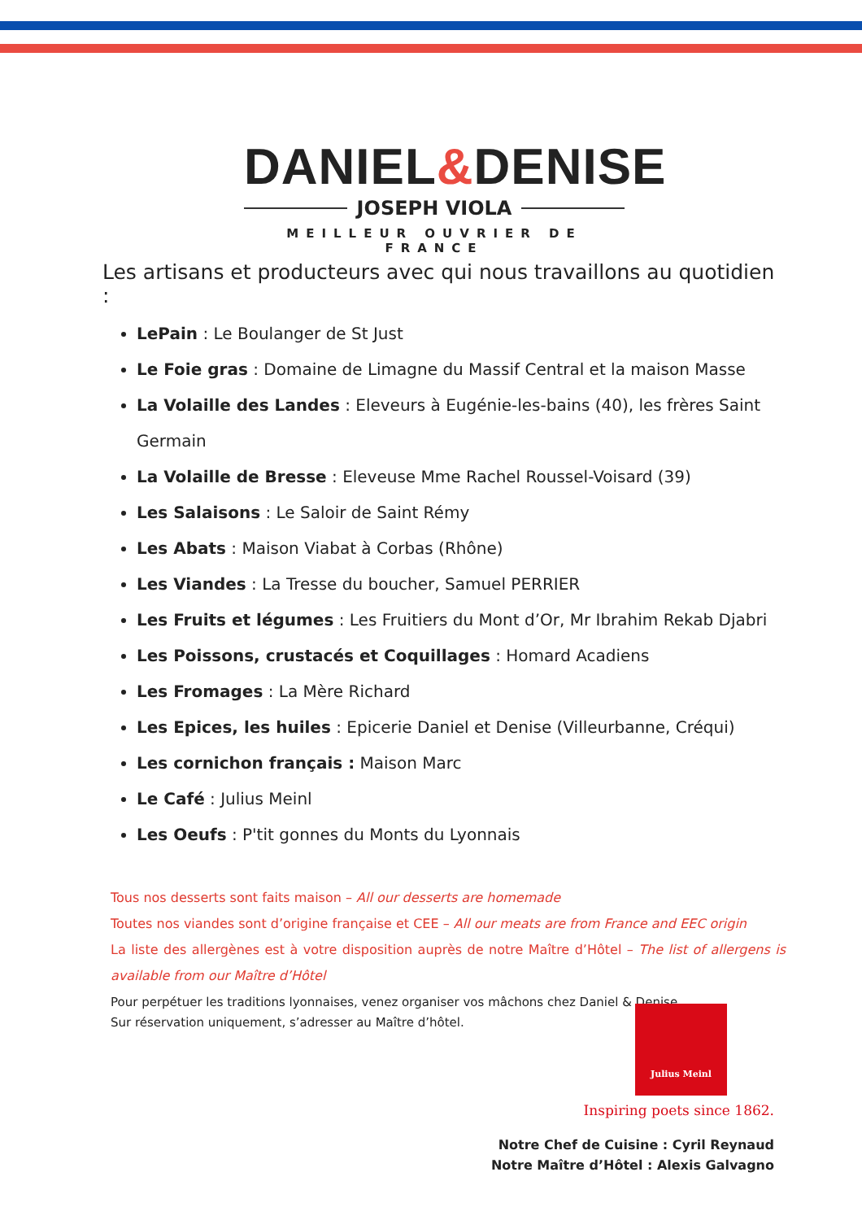DANIEL&DENISE
JOSEPH VIOLA
MEILLEUR OUVRIER DE FRANCE
Les artisans et producteurs avec qui nous travaillons au quotidien :
LePain : Le Boulanger de St Just
Le Foie gras : Domaine de Limagne du Massif Central et la maison Masse
La Volaille des Landes : Eleveurs à Eugénie-les-bains (40), les frères Saint Germain
La Volaille de Bresse : Eleveuse Mme Rachel Roussel-Voisard (39)
Les Salaisons : Le Saloir de Saint Rémy
Les Abats : Maison Viabat à Corbas (Rhône)
Les Viandes : La Tresse du boucher, Samuel PERRIER
Les Fruits et légumes : Les Fruitiers du Mont d’Or, Mr Ibrahim Rekab Djabri
Les Poissons, crustacés et Coquillages : Homard Acadiens
Les Fromages : La Mère Richard
Les Epices, les huiles : Epicerie Daniel et Denise (Villeurbanne, Créqui)
Les cornichon français : Maison Marc
Le Café : Julius Meinl
Les Oeufs : P'tit gonnes du Monts du Lyonnais
Tous nos desserts sont faits maison – All our desserts are homemade
Toutes nos viandes sont d’origine française et CEE – All our meats are from France and EEC origin
La liste des allergènes est à votre disposition auprès de notre Maître d’Hôtel – The list of allergens is available from our Maître d’Hôtel
Pour perpétuer les traditions lyonnaises, venez organiser vos mâchons chez Daniel & Denise.
Sur réservation uniquement, s’adresser au Maître d’hôtel.
Julius Meinl
Inspiring poets since 1862.
Notre Chef de Cuisine : Cyril Reynaud
Notre Maître d’Hôtel : Alexis Galvagno